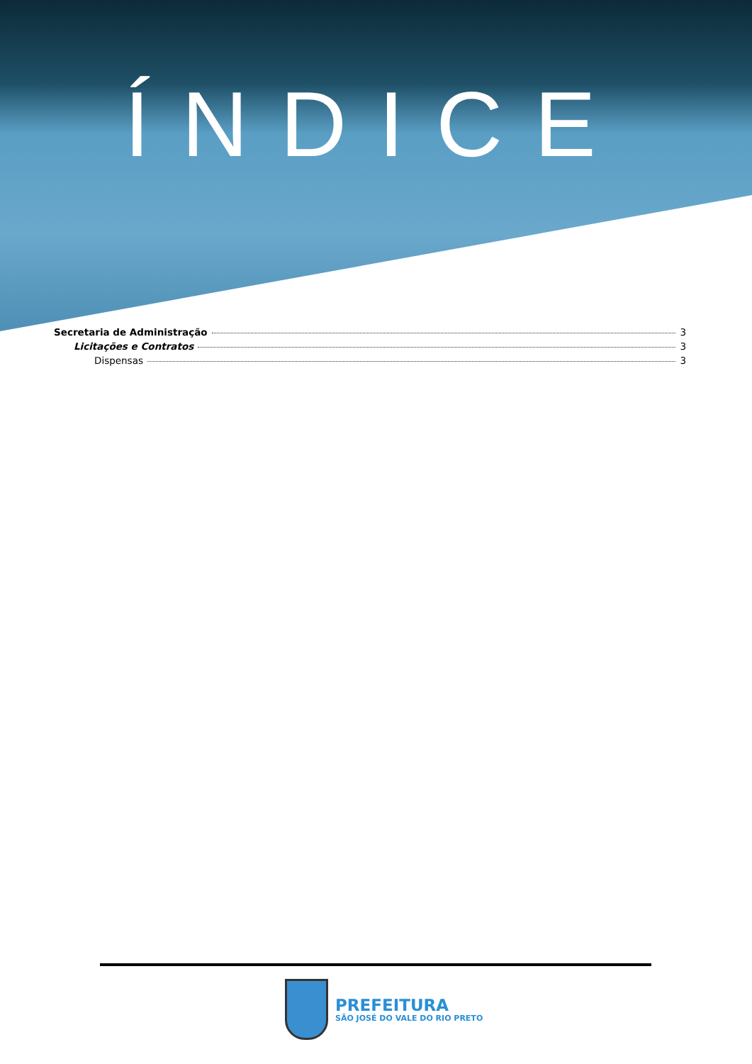ÍNDICE
Secretaria de Administração 3
Licitações e Contratos 3
Dispensas 3
PREFEITURA
SÃO JOSÉ DO VALE DO RIO PRETO